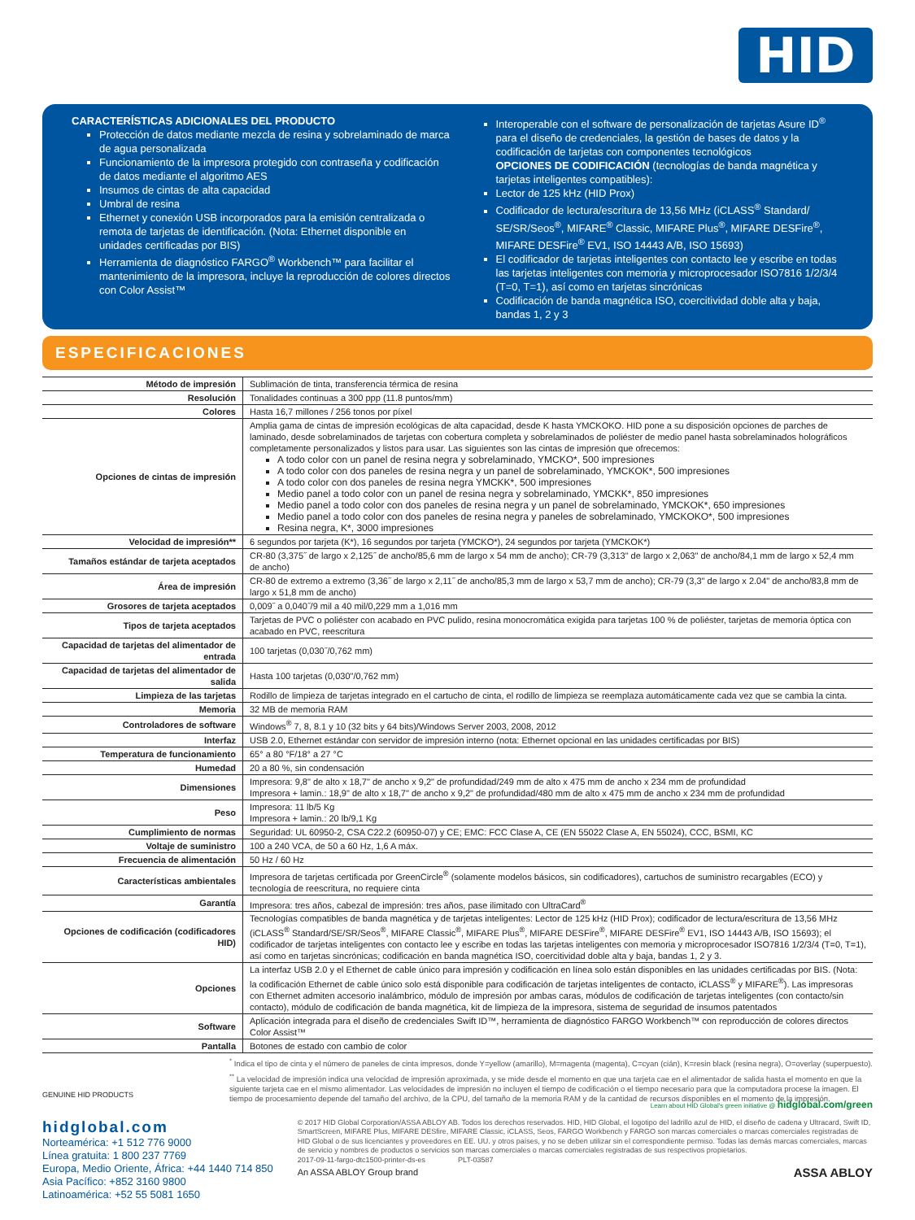HID
CARACTERÍSTICAS ADICIONALES DEL PRODUCTO
Protección de datos mediante mezcla de resina y sobrelaminado de marca de agua personalizada
Funcionamiento de la impresora protegido con contraseña y codificación de datos mediante el algoritmo AES
Insumos de cintas de alta capacidad
Umbral de resina
Ethernet y conexión USB incorporados para la emisión centralizada o remota de tarjetas de identificación. (Nota: Ethernet disponible en unidades certificadas por BIS)
Herramienta de diagnóstico FARGO<sup>®</sup> Workbench™ para facilitar el mantenimiento de la impresora, incluye la reproducción de colores directos con Color Assist™
Interoperable con el software de personalización de tarjetas Asure ID<sup>®</sup> para el diseño de credenciales, la gestión de bases de datos y la codificación de tarjetas con componentes tecnológicos
OPCIONES DE CODIFICACIÓN (tecnologías de banda magnética y tarjetas inteligentes compatibles):
Lector de 125 kHz (HID Prox)
Codificador de lectura/escritura de 13,56 MHz (iCLASS<sup>®</sup> Standard/ SE/SR/Seos<sup>®</sup>, MIFARE<sup>®</sup> Classic, MIFARE Plus<sup>®</sup>, MIFARE DESFire<sup>®</sup>, MIFARE DESFire<sup>®</sup> EV1, ISO 14443 A/B, ISO 15693)
El codificador de tarjetas inteligentes con contacto lee y escribe en todas las tarjetas inteligentes con memoria y microprocesador ISO7816 1/2/3/4 (T=0, T=1), así como en tarjetas sincrónicas
Codificación de banda magnética ISO, coercitividad doble alta y baja, bandas 1, 2 y 3
ESPECIFICACIONES
| Método de impresión | Sublimación de tinta, transferencia térmica de resina |
| Resolución | Tonalidades continuas a 300 ppp (11.8 puntos/mm) |
| Colores | Hasta 16,7 millones / 256 tonos por píxel |
| Opciones de cintas de impresión | Amplia gama de cintas de impresión ecológicas de alta capacidad, desde K hasta YMCKOKO. HID pone a su disposición opciones de parches de laminado, desde sobrelaminados de tarjetas con cobertura completa y sobrelaminados de poliéster de medio panel hasta sobrelaminados holográficos completamente personalizados y listos para usar. Las siguientes son las cintas de impresión que ofrecemos: A todo color con un panel de resina negra y sobrelaminado, YMCKO*, 500 impresiones A todo color con dos paneles de resina negra y un panel de sobrelaminado, YMCKOK*, 500 impresiones A todo color con dos paneles de resina negra YMCKK*, 500 impresiones Medio panel a todo color con un panel de resina negra y sobrelaminado, YMCKK*, 850 impresiones Medio panel a todo color con dos paneles de resina negra y un panel de sobrelaminado, YMCKOK*, 650 impresiones Medio panel a todo color con dos paneles de resina negra y paneles de sobrelaminado, YMCKOKO*, 500 impresiones Resina negra, K*, 3000 impresiones |
| Velocidad de impresión** | 6 segundos por tarjeta (K*), 16 segundos por tarjeta (YMCKO*), 24 segundos por tarjeta (YMCKOK*) |
| Tamaños estándar de tarjeta aceptados | CR-80 (3,375˝ de largo x 2,125˝ de ancho/85,6 mm de largo x 54 mm de ancho); CR-79 (3,313" de largo x 2,063" de ancho/84,1 mm de largo x 52,4 mm de ancho) |
| Área de impresión | CR-80 de extremo a extremo (3,36˝ de largo x 2,11˝ de ancho/85,3 mm de largo x 53,7 mm de ancho); CR-79 (3,3" de largo x 2.04" de ancho/83,8 mm de largo x 51,8 mm de ancho) |
| Grosores de tarjeta aceptados | 0,009˝ a 0,040˝/9 mil a 40 mil/0,229 mm a 1,016 mm |
| Tipos de tarjeta aceptados | Tarjetas de PVC o poliéster con acabado en PVC pulido, resina monocromática exigida para tarjetas 100 % de poliéster, tarjetas de memoria óptica con acabado en PVC, reescritura |
| Capacidad de tarjetas del alimentador de entrada | 100 tarjetas (0,030˝/0,762 mm) |
| Capacidad de tarjetas del alimentador de salida | Hasta 100 tarjetas (0,030"/0,762 mm) |
| Limpieza de las tarjetas | Rodillo de limpieza de tarjetas integrado en el cartucho de cinta, el rodillo de limpieza se reemplaza automáticamente cada vez que se cambia la cinta. |
| Memoria | 32 MB de memoria RAM |
| Controladores de software | Windows<sup>®</sup> 7, 8, 8.1 y 10 (32 bits y 64 bits)/Windows Server 2003, 2008, 2012 |
| Interfaz | USB 2.0, Ethernet estándar con servidor de impresión interno (nota: Ethernet opcional en las unidades certificadas por BIS) |
| Temperatura de funcionamiento | 65° a 80 °F/18° a 27 °C |
| Humedad | 20 a 80 %, sin condensación |
| Dimensiones | Impresora: 9,8" de alto x 18,7" de ancho x 9,2" de profundidad/249 mm de alto x 475 mm de ancho x 234 mm de profundidad Impresora + lamin.: 18,9" de alto x 18,7" de ancho x 9,2" de profundidad/480 mm de alto x 475 mm de ancho x 234 mm de profundidad |
| Peso | Impresora: 11 lb/5 Kg Impresora + lamin.: 20 lb/9,1 Kg |
| Cumplimiento de normas | Seguridad: UL 60950-2, CSA C22.2 (60950-07) y CE; EMC: FCC Clase A, CE (EN 55022 Clase A, EN 55024), CCC, BSMI, KC |
| Voltaje de suministro | 100 a 240 VCA, de 50 a 60 Hz, 1,6 A máx. |
| Frecuencia de alimentación | 50 Hz / 60 Hz |
| Características ambientales | Impresora de tarjetas certificada por GreenCircle<sup>®</sup> (solamente modelos básicos, sin codificadores), cartuchos de suministro recargables (ECO) y tecnología de reescritura, no requiere cinta |
| Garantía | Impresora: tres años, cabezal de impresión: tres años, pase ilimitado con UltraCard<sup>®</sup> |
| Opciones de codificación (codificadores HID) | Tecnologías compatibles de banda magnética y de tarjetas inteligentes: Lector de 125 kHz (HID Prox); codificador de lectura/escritura de 13,56 MHz (iCLASS<sup>®</sup> Standard/SE/SR/Seos<sup>®</sup>, MIFARE Classic<sup>®</sup>, MIFARE Plus<sup>®</sup>, MIFARE DESFire<sup>®</sup>, MIFARE DESFire<sup>®</sup> EV1, ISO 14443 A/B, ISO 15693); el codificador de tarjetas inteligentes con contacto lee y escribe en todas las tarjetas inteligentes con memoria y microprocesador ISO7816 1/2/3/4 (T=0, T=1), así como en tarjetas sincrónicas; codificación en banda magnética ISO, coercitividad doble alta y baja, bandas 1, 2 y 3. |
| Opciones | La interfaz USB 2.0 y el Ethernet de cable único para impresión y codificación en línea solo están disponibles en las unidades certificadas por BIS. (Nota: la codificación Ethernet de cable único solo está disponible para codificación de tarjetas inteligentes de contacto, iCLASS<sup>®</sup> y MIFARE<sup>®</sup>). Las impresoras con Ethernet admiten accesorio inalámbrico, módulo de impresión por ambas caras, módulos de codificación de tarjetas inteligentes (con contacto/sin contacto), módulo de codificación de banda magnética, kit de limpieza de la impresora, sistema de seguridad de insumos patentados |
| Software | Aplicación integrada para el diseño de credenciales Swift ID™, herramienta de diagnóstico FARGO Workbench™ con reproducción de colores directos Color Assist™ |
| Pantalla | Botones de estado con cambio de color |
<sup>*</sup> Indica el tipo de cinta y el número de paneles de cinta impresos, donde Y=yellow (amarillo), M=magenta (magenta), C=cyan (cián), K=resin black (resina negra), O=overlay (superpuesto).
<sup>**</sup> La velocidad de impresión indica una velocidad de impresión aproximada, y se mide desde el momento en que una tarjeta cae en el alimentador de salida hasta el momento en que la siguiente tarjeta cae en el mismo alimentador. Las velocidades de impresión no incluyen el tiempo de codificación o el tiempo necesario para que la computadora procese la imagen. El tiempo de procesamiento depende del tamaño del archivo, de la CPU, del tamaño de la memoria RAM y de la cantidad de recursos disponibles en el momento de la impresión.
GENUINE HID PRODUCTS
Learn about HID Global's green initiative @ hidglobal.com/green
hidglobal.com
Norteamérica: +1 512 776 9000
Línea gratuita: 1 800 237 7769
Europa, Medio Oriente, África: +44 1440 714 850
Asia Pacífico: +852 3160 9800
Latinoamérica: +52 55 5081 1650
© 2017 HID Global Corporation/ASSA ABLOY AB. Todos los derechos reservados. HID, HID Global, el logotipo del ladrillo azul de HID, el diseño de cadena y Ultracard, Swift ID, SmartScreen, MIFARE Plus, MIFARE DESfire, MIFARE Classic, iCLASS, Seos, FARGO Workbench y FARGO son marcas comerciales o marcas comerciales registradas de HID Global o de sus licenciantes y proveedores en EE. UU. y otros países, y no se deben utilizar sin el correspondiente permiso. Todas las demás marcas comerciales, marcas de servicio y nombres de productos o servicios son marcas comerciales o marcas comerciales registradas de sus respectivos propietarios.
2017-09-11-fargo-dtc1500-printer-ds-es PLT-03587
An ASSA ABLOY Group brand ASSA ABLOY